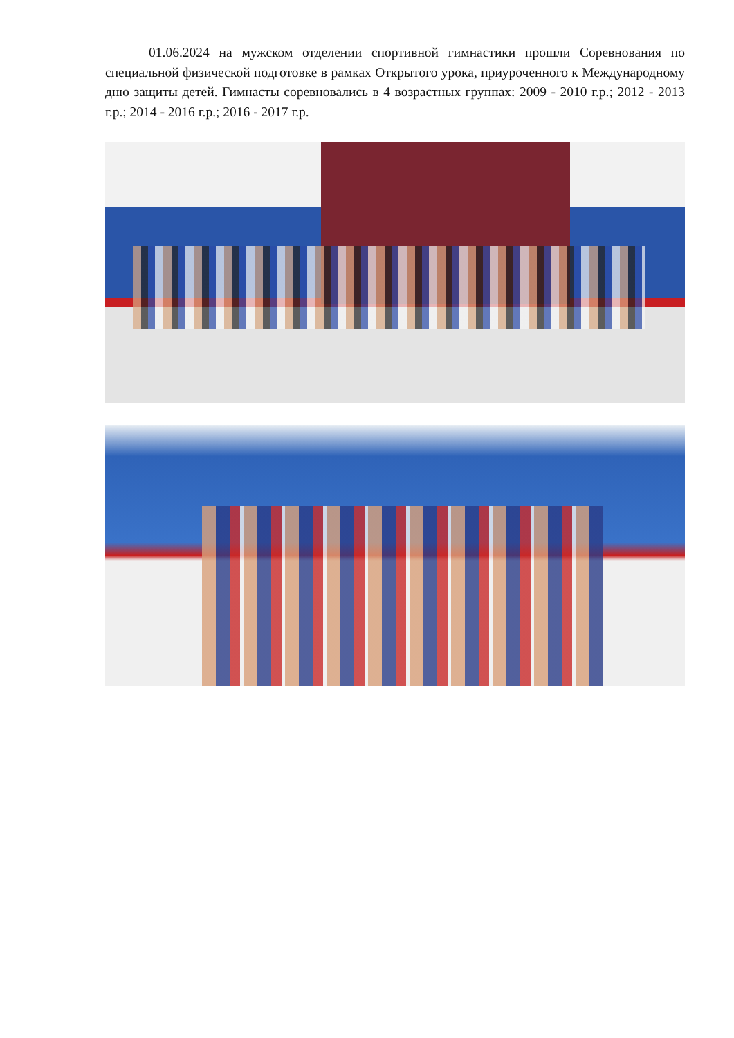01.06.2024 на мужском отделении спортивной гимнастики прошли Соревнования по специальной физической подготовке в рамках Открытого урока, приуроченного к Международному дню защиты детей. Гимнасты соревновались в 4 возрастных группах: 2009 - 2010 г.р.; 2012 - 2013 г.р.; 2014 - 2016 г.р.; 2016 - 2017 г.р.